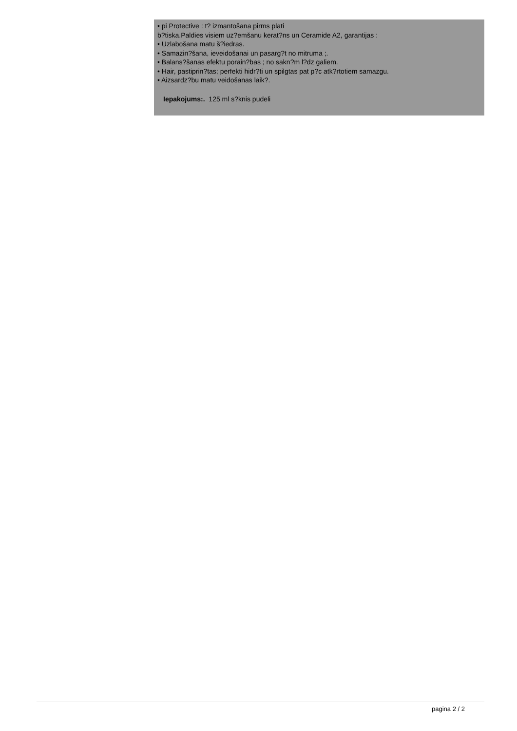• pi Protective : t? izmantošana pirms plati
b?tiska.Paldies visiem uz?emšanu kerat?ns un Ceramide A2, garantijas :
• Uzlabošana matu š?iedras.
• Samazin?šana, ieveidošanai un pasarg?t no mitruma ;.
• Balans?šanas efektu porain?bas ; no sakn?m l?dz galiem.
• Hair, pastiprin?tas; perfekti hidr?ti un spilgtas pat p?c atk?rtotiem samazgu.
• Aizsardz?bu matu veidošanas laik?.
Iepakojums:. 125 ml s?knis pudeli
pagina 2 / 2